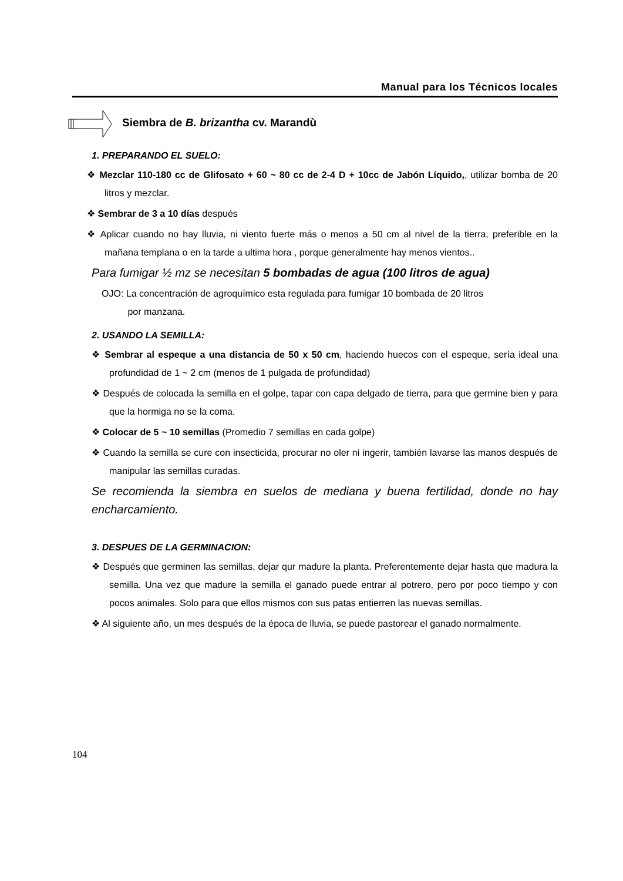Manual para los Técnicos locales
Siembra de B. brizantha cv. Marandù
1. PREPARANDO EL SUELO:
❖ Mezclar 110-180 cc de Glifosato + 60 ~ 80 cc de 2-4 D + 10cc de Jabón Líquido,, utilizar bomba de 20 litros y mezclar.
❖ Sembrar de 3 a 10 días después
❖ Aplicar cuando no hay lluvia, ni viento fuerte más o menos a 50 cm al nivel de la tierra, preferible en la mañana templana o en la tarde a ultima hora , porque generalmente hay menos vientos..
Para fumigar ½ mz se necesitan 5 bombadas de agua (100 litros de agua)
OJO: La concentración de agroquímico esta regulada para fumigar 10 bombada de 20 litros
por manzana.
2. USANDO LA SEMILLA:
❖ Sembrar al espeque a una distancia de 50 x 50 cm, haciendo huecos con el espeque, sería ideal una profundidad de 1 ~ 2 cm (menos de 1 pulgada de profundidad)
❖ Después de colocada la semilla en el golpe, tapar con capa delgado de tierra, para que germine bien y para que la hormiga no se la coma.
❖ Colocar de 5 ~ 10 semillas (Promedio 7 semillas en cada golpe)
❖ Cuando la semilla se cure con insecticida, procurar no oler ni ingerir, también lavarse las manos después de manipular las semillas curadas.
Se recomienda la siembra en suelos de mediana y buena fertilidad, donde no hay encharcamiento.
3. DESPUES DE LA GERMINACION:
❖ Después que germinen las semillas, dejar qur madure la planta. Preferentemente dejar hasta que madura la semilla. Una vez que madure la semilla el ganado puede entrar al potrero, pero por poco tiempo y con pocos animales. Solo para que ellos mismos con sus patas entierren las nuevas semillas.
❖ Al siguiente año, un mes después de la época de lluvia, se puede pastorear el ganado normalmente.
104